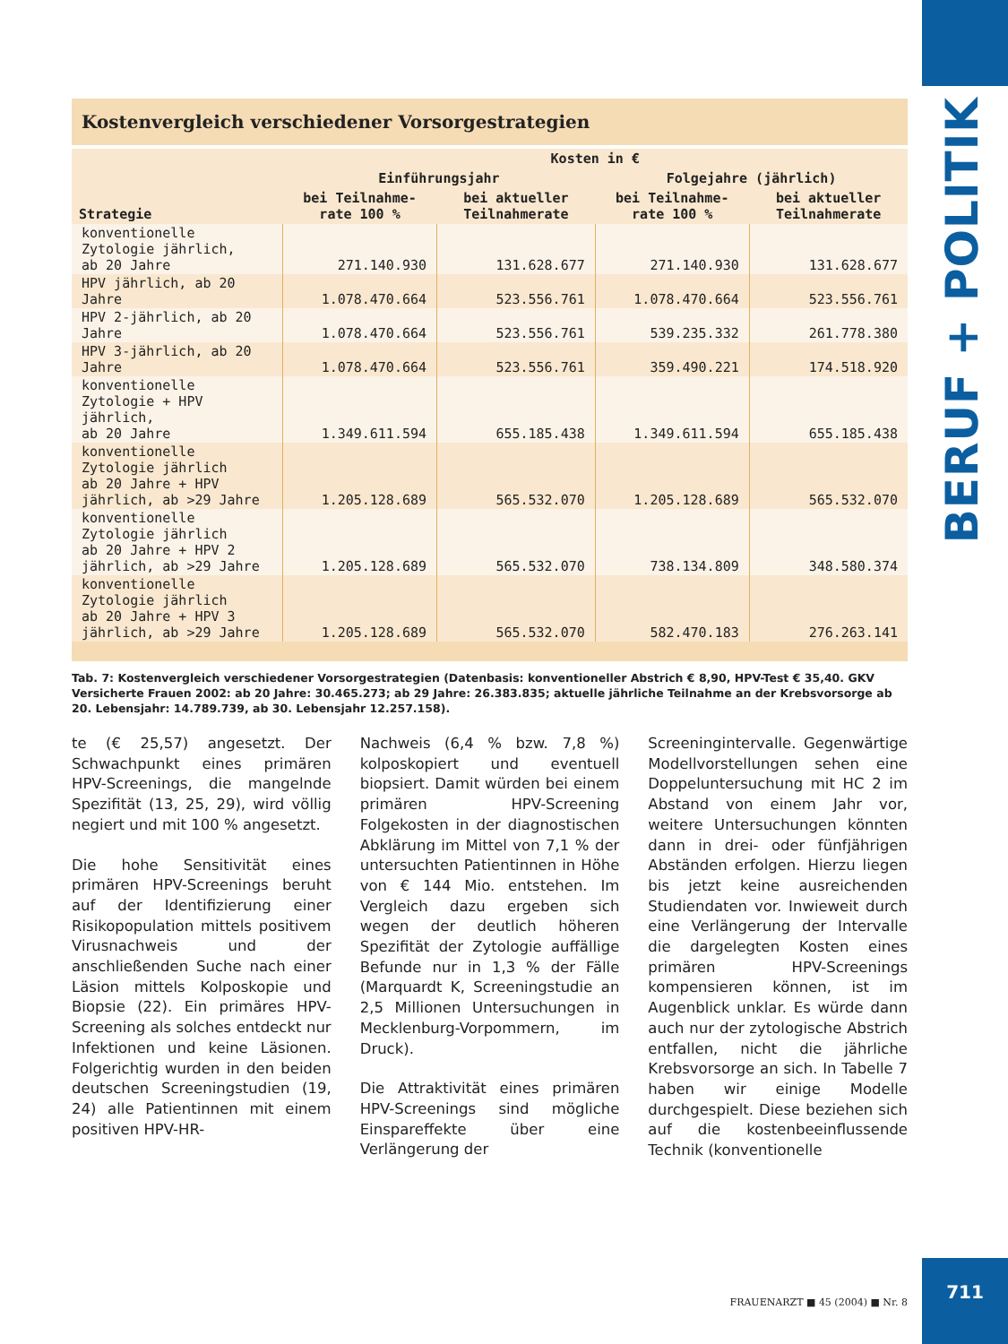BERUF + POLITIK
Kostenvergleich verschiedener Vorsorgestrategien
| Strategie | Kosten in € | | | |
| --- | --- | --- | --- | --- |
| | Einführungsjahr | | Folgejahre (jährlich) | |
| | bei Teilnahme-rate 100 % | bei aktueller Teilnahmerate | bei Teilnahme-rate 100 % | bei aktueller Teilnahmerate |
| konventionelle Zytologie jährlich, ab 20 Jahre | 271.140.930 | 131.628.677 | 271.140.930 | 131.628.677 |
| HPV jährlich, ab 20 Jahre | 1.078.470.664 | 523.556.761 | 1.078.470.664 | 523.556.761 |
| HPV 2-jährlich, ab 20 Jahre | 1.078.470.664 | 523.556.761 | 539.235.332 | 261.778.380 |
| HPV 3-jährlich, ab 20 Jahre | 1.078.470.664 | 523.556.761 | 359.490.221 | 174.518.920 |
| konventionelle Zytologie + HPV jährlich, ab 20 Jahre | 1.349.611.594 | 655.185.438 | 1.349.611.594 | 655.185.438 |
| konventionelle Zytologie jährlich ab 20 Jahre + HPV jährlich, ab >29 Jahre | 1.205.128.689 | 565.532.070 | 1.205.128.689 | 565.532.070 |
| konventionelle Zytologie jährlich ab 20 Jahre + HPV 2 jährlich, ab >29 Jahre | 1.205.128.689 | 565.532.070 | 738.134.809 | 348.580.374 |
| konventionelle Zytologie jährlich ab 20 Jahre + HPV 3 jährlich, ab >29 Jahre | 1.205.128.689 | 565.532.070 | 582.470.183 | 276.263.141 |
Tab. 7: Kostenvergleich verschiedener Vorsorgestrategien (Datenbasis: konventioneller Abstrich € 8,90, HPV-Test € 35,40. GKV Versicherte Frauen 2002: ab 20 Jahre: 30.465.273; ab 29 Jahre: 26.383.835; aktuelle jährliche Teilnahme an der Krebsvorsorge ab 20. Lebensjahr: 14.789.739, ab 30. Lebensjahr 12.257.158).
te (€ 25,57) angesetzt. Der Schwachpunkt eines primären HPV-Screenings, die mangelnde Spezifität (13, 25, 29), wird völlig negiert und mit 100 % angesetzt.
Die hohe Sensitivität eines primären HPV-Screenings beruht auf der Identifizierung einer Risikopopulation mittels positivem Virusnachweis und der anschließenden Suche nach einer Läsion mittels Kolposkopie und Biopsie (22). Ein primäres HPV-Screening als solches entdeckt nur Infektionen und keine Läsionen. Folgerichtig wurden in den beiden deutschen Screeningstudien (19, 24) alle Patientinnen mit einem positiven HPV-HR-
Nachweis (6,4 % bzw. 7,8 %) kolposkopiert und eventuell biopsiert. Damit würden bei einem primären HPV-Screening Folgekosten in der diagnostischen Abklärung im Mittel von 7,1 % der untersuchten Patientinnen in Höhe von € 144 Mio. entstehen. Im Vergleich dazu ergeben sich wegen der deutlich höheren Spezifität der Zytologie auffällige Befunde nur in 1,3 % der Fälle (Marquardt K, Screeningstudie an 2,5 Millionen Untersuchungen in Mecklenburg-Vorpommern, im Druck).
Die Attraktivität eines primären HPV-Screenings sind mögliche Einspareffekte über eine Verlängerung der
Screeningintervalle. Gegenwärtige Modellvorstellungen sehen eine Doppeluntersuchung mit HC 2 im Abstand von einem Jahr vor, weitere Untersuchungen könnten dann in drei- oder fünfjährigen Abständen erfolgen. Hierzu liegen bis jetzt keine ausreichenden Studiendaten vor. Inwieweit durch eine Verlängerung der Intervalle die dargelegten Kosten eines primären HPV-Screenings kompensieren können, ist im Augenblick unklar. Es würde dann auch nur der zytologische Abstrich entfallen, nicht die jährliche Krebsvorsorge an sich. In Tabelle 7 haben wir einige Modelle durchgespielt. Diese beziehen sich auf die kostenbeeinflussende Technik (konventionelle
FRAUENARZT ■ 45 (2004) ■ Nr. 8
711